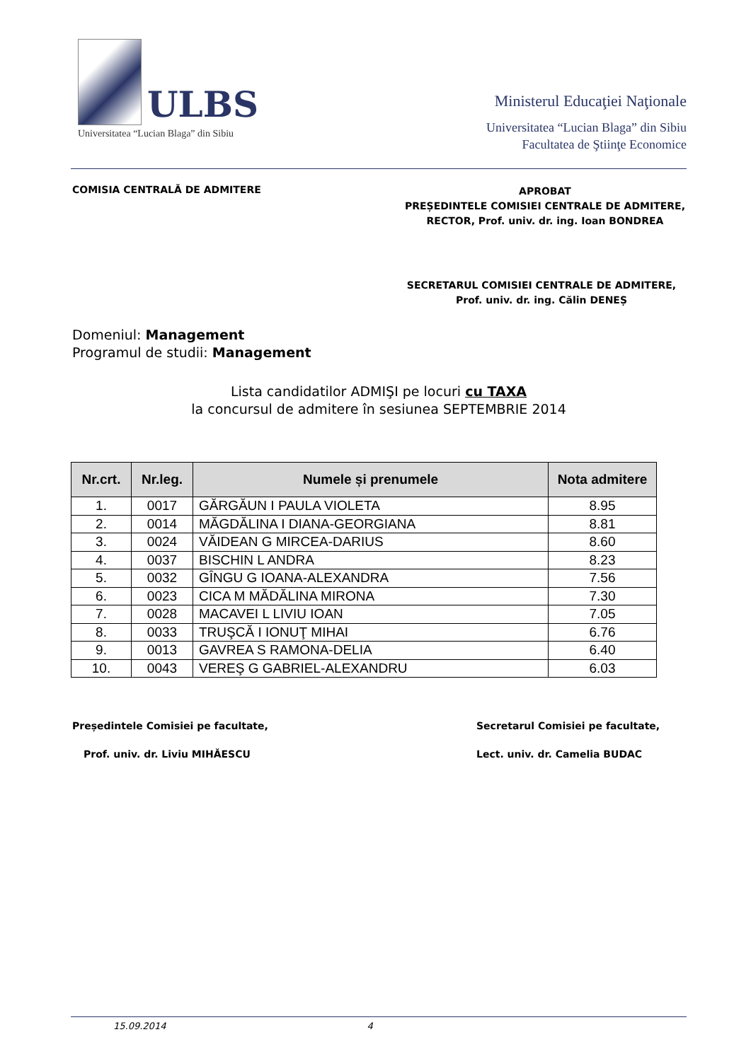ULBS
Universitatea “Lucian Blaga” din Sibiu
Ministerul Educaţiei Naţionale
Universitatea “Lucian Blaga” din Sibiu
Facultatea de Ştiinţe Economice
COMISIA CENTRALĂ DE ADMITERE
APROBAT
PREȘEDINTELE COMISIEI CENTRALE DE ADMITERE,
RECTOR, Prof. univ. dr. ing. Ioan BONDREA
SECRETARUL COMISIEI CENTRALE DE ADMITERE,
Prof. univ. dr. ing. Călin DENEȘ
Domeniul: Management
Programul de studii: Management
Lista candidatilor ADMIŞI pe locuri cu TAXA
la concursul de admitere în sesiunea SEPTEMBRIE 2014
| Nr.crt. | Nr.leg. | Numele și prenumele | Nota admitere |
| --- | --- | --- | --- |
| 1. | 0017 | GĂRGĂUN I PAULA VIOLETA | 8.95 |
| 2. | 0014 | MĂGDĂLINA I DIANA-GEORGIANA | 8.81 |
| 3. | 0024 | VĂIDEAN G MIRCEA-DARIUS | 8.60 |
| 4. | 0037 | BISCHIN L ANDRA | 8.23 |
| 5. | 0032 | GÎNGU G IOANA-ALEXANDRA | 7.56 |
| 6. | 0023 | CICA M MĂDĂLINA MIRONA | 7.30 |
| 7. | 0028 | MACAVEI L LIVIU IOAN | 7.05 |
| 8. | 0033 | TRUŞCĂ I IONUŢ MIHAI | 6.76 |
| 9. | 0013 | GAVREA S RAMONA-DELIA | 6.40 |
| 10. | 0043 | VEREŞ G GABRIEL-ALEXANDRU | 6.03 |
Președintele Comisiei pe facultate,
Secretarul Comisiei pe facultate,
Prof. univ. dr. Liviu MIHĂESCU Lect. univ. dr. Camelia BUDAC
15.09.2014 4